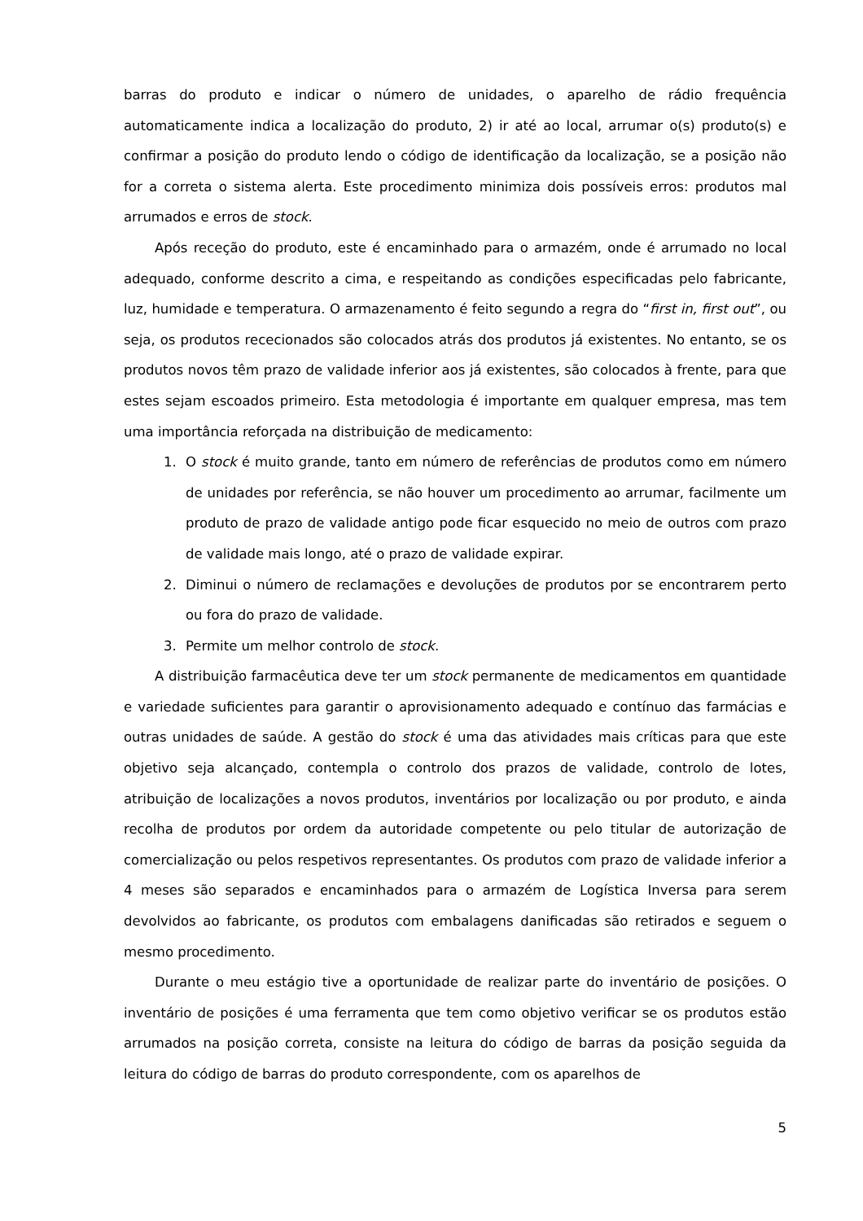barras do produto e indicar o número de unidades, o aparelho de rádio frequência automaticamente indica a localização do produto, 2) ir até ao local, arrumar o(s) produto(s) e confirmar a posição do produto lendo o código de identificação da localização, se a posição não for a correta o sistema alerta. Este procedimento minimiza dois possíveis erros: produtos mal arrumados e erros de stock.
Após receção do produto, este é encaminhado para o armazém, onde é arrumado no local adequado, conforme descrito a cima, e respeitando as condições especificadas pelo fabricante, luz, humidade e temperatura. O armazenamento é feito segundo a regra do “first in, first out”, ou seja, os produtos rececionados são colocados atrás dos produtos já existentes. No entanto, se os produtos novos têm prazo de validade inferior aos já existentes, são colocados à frente, para que estes sejam escoados primeiro. Esta metodologia é importante em qualquer empresa, mas tem uma importância reforçada na distribuição de medicamento:
1. O stock é muito grande, tanto em número de referências de produtos como em número de unidades por referência, se não houver um procedimento ao arrumar, facilmente um produto de prazo de validade antigo pode ficar esquecido no meio de outros com prazo de validade mais longo, até o prazo de validade expirar.
2. Diminui o número de reclamações e devoluções de produtos por se encontrarem perto ou fora do prazo de validade.
3. Permite um melhor controlo de stock.
A distribuição farmacêutica deve ter um stock permanente de medicamentos em quantidade e variedade suficientes para garantir o aprovisionamento adequado e contínuo das farmácias e outras unidades de saúde. A gestão do stock é uma das atividades mais críticas para que este objetivo seja alcançado, contempla o controlo dos prazos de validade, controlo de lotes, atribuição de localizações a novos produtos, inventários por localização ou por produto, e ainda recolha de produtos por ordem da autoridade competente ou pelo titular de autorização de comercialização ou pelos respetivos representantes. Os produtos com prazo de validade inferior a 4 meses são separados e encaminhados para o armazém de Logística Inversa para serem devolvidos ao fabricante, os produtos com embalagens danificadas são retirados e seguem o mesmo procedimento.
Durante o meu estágio tive a oportunidade de realizar parte do inventário de posições. O inventário de posições é uma ferramenta que tem como objetivo verificar se os produtos estão arrumados na posição correta, consiste na leitura do código de barras da posição seguida da leitura do código de barras do produto correspondente, com os aparelhos de
5